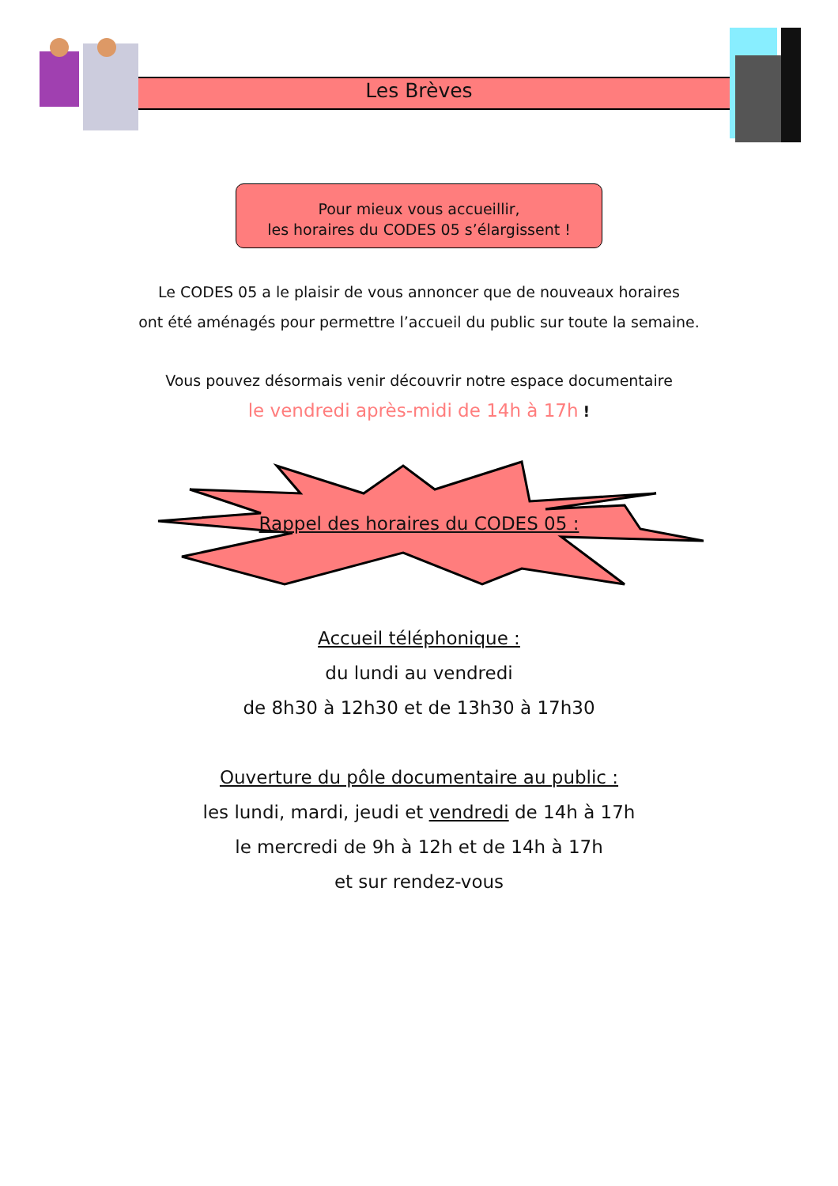Les Brèves
Pour mieux vous accueillir,
les horaires du CODES 05 s’élargissent !
Le CODES 05 a le plaisir de vous annoncer que de nouveaux horaires
ont été aménagés pour permettre l’accueil du public sur toute la semaine.
Vous pouvez désormais venir découvrir notre espace documentaire
le vendredi après-midi de 14h à 17h !
Rappel des horaires du CODES 05 :
Accueil téléphonique :
du lundi au vendredi
de 8h30 à 12h30 et de 13h30 à 17h30
Ouverture du pôle documentaire au public :
les lundi, mardi, jeudi et vendredi de 14h à 17h
le mercredi de 9h à 12h et de 14h à 17h
et sur rendez-vous